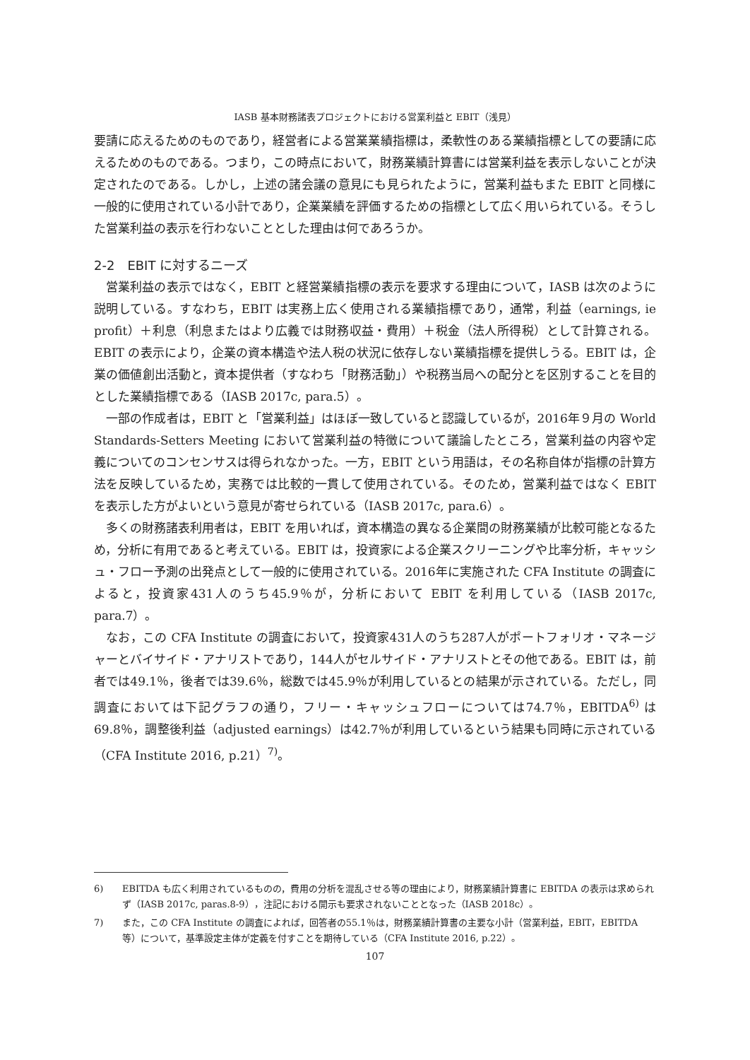IASB 基本財務諸表プロジェクトにおける営業利益と EBIT（浅見）
要請に応えるためのものであり，経営者による営業業績指標は，柔軟性のある業績指標としての要請に応えるためのものである。つまり，この時点において，財務業績計算書には営業利益を表示しないことが決定されたのである。しかし，上述の諸会議の意見にも見られたように，営業利益もまた EBIT と同様に一般的に使用されている小計であり，企業業績を評価するための指標として広く用いられている。そうした営業利益の表示を行わないこととした理由は何であろうか。
2-2　EBIT に対するニーズ
営業利益の表示ではなく，EBIT と経営業績指標の表示を要求する理由について，IASB は次のように説明している。すなわち，EBIT は実務上広く使用される業績指標であり，通常，利益（earnings, ie profit）＋利息（利息またはより広義では財務収益・費用）＋税金（法人所得税）として計算される。EBIT の表示により，企業の資本構造や法人税の状況に依存しない業績指標を提供しうる。EBIT は，企業の価値創出活動と，資本提供者（すなわち「財務活動」）や税務当局への配分とを区別することを目的とした業績指標である（IASB 2017c, para.5）。
一部の作成者は，EBIT と「営業利益」はほぼ一致していると認識しているが，2016年９月の World Standards-Setters Meeting において営業利益の特徴について議論したところ，営業利益の内容や定義についてのコンセンサスは得られなかった。一方，EBIT という用語は，その名称自体が指標の計算方法を反映しているため，実務では比較的一貫して使用されている。そのため，営業利益ではなく EBIT を表示した方がよいという意見が寄せられている（IASB 2017c, para.6）。
多くの財務諸表利用者は，EBIT を用いれば，資本構造の異なる企業間の財務業績が比較可能となるため，分析に有用であると考えている。EBIT は，投資家による企業スクリーニングや比率分析，キャッシュ・フロー予測の出発点として一般的に使用されている。2016年に実施された CFA Institute の調査によると，投資家431人のうち45.9％が，分析において EBIT を利用している（IASB 2017c, para.7）。
なお，この CFA Institute の調査において，投資家431人のうち287人がポートフォリオ・マネージャーとバイサイド・アナリストであり，144人がセルサイド・アナリストとその他である。EBIT は，前者では49.1％，後者では39.6％，総数では45.9％が利用しているとの結果が示されている。ただし，同調査においては下記グラフの通り，フリー・キャッシュフローについては74.7％，EBITDA<sup>6)</sup> は69.8％，調整後利益（adjusted earnings）は42.7％が利用しているという結果も同時に示されている（CFA Institute 2016, p.21）<sup>7)</sup>。
6) EBITDA も広く利用されているものの，費用の分析を混乱させる等の理由により，財務業績計算書に EBITDA の表示は求められず（IASB 2017c, paras.8-9），注記における開示も要求されないこととなった（IASB 2018c）。
7) また，この CFA Institute の調査によれば，回答者の55.1％は，財務業績計算書の主要な小計（営業利益，EBIT，EBITDA 等）について，基準設定主体が定義を付すことを期待している（CFA Institute 2016, p.22）。
107